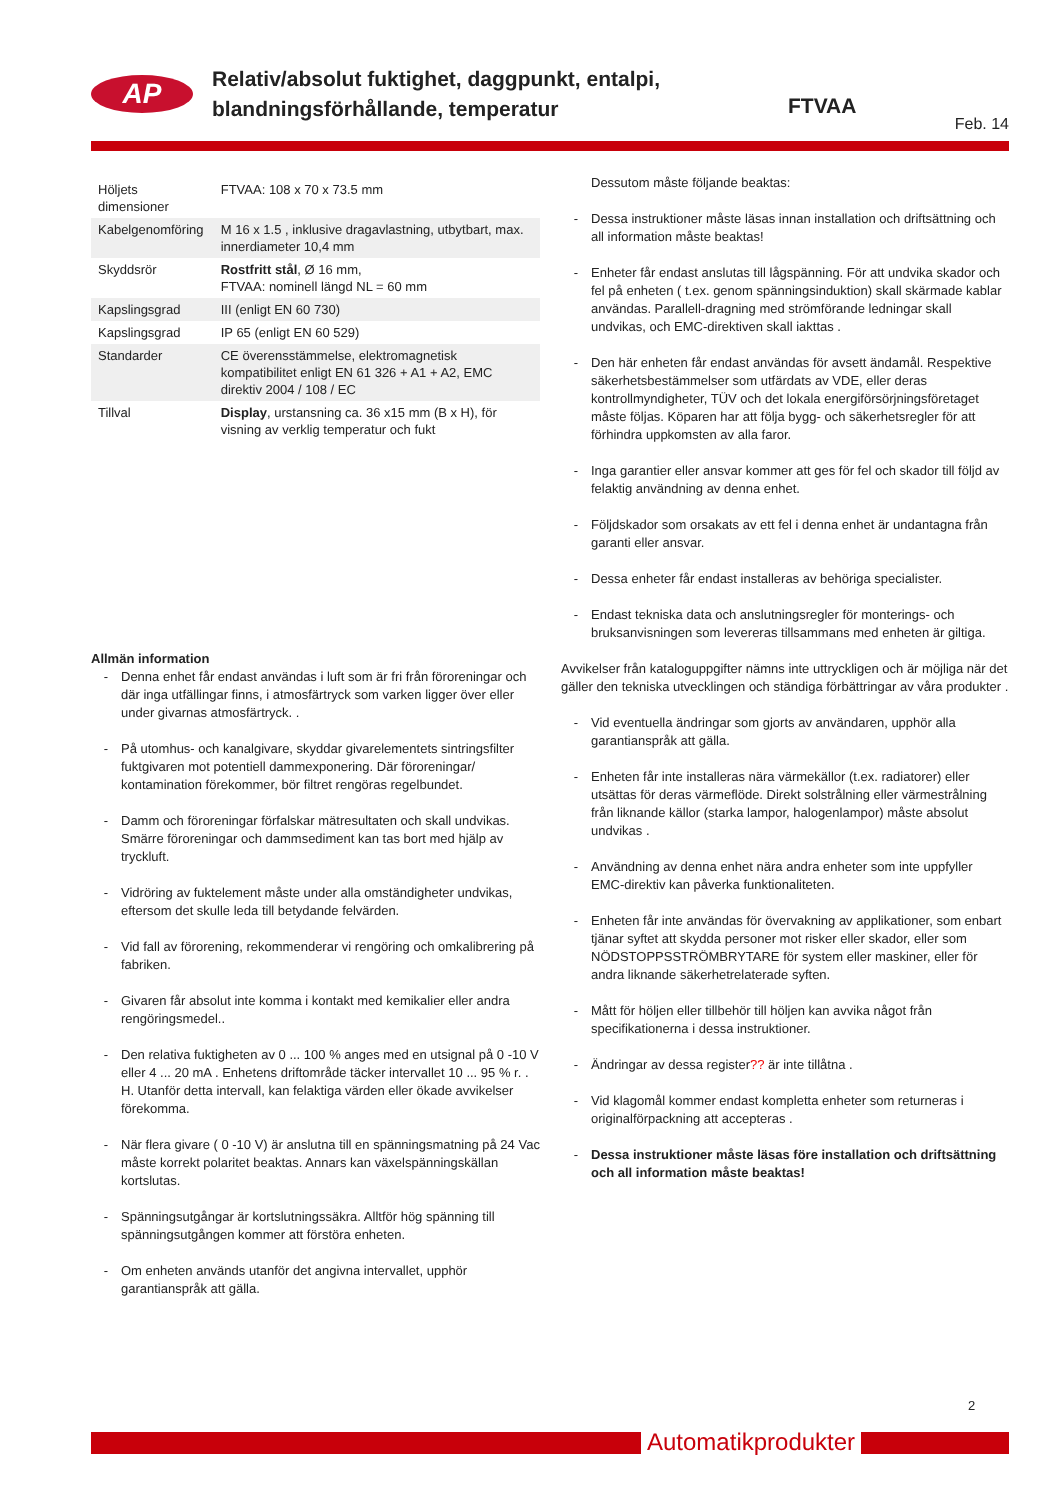AP
Relativ/absolut fuktighet, daggpunkt, entalpi,
blandningsförhållande, temperatur
FTVAA
Feb. 14
| Höljets dimensioner | FTVAA: 108 x 70 x 73.5 mm |
| Kabelgenomföring | M 16 x 1.5 , inklusive dragavlastning, utbytbart, max. innerdiameter 10,4 mm |
| Skyddsrör | Rostfritt stål , Ø 16 mm, FTVAA: nominell längd NL = 60 mm |
| Kapslingsgrad | III (enligt EN 60 730) |
| Kapslingsgrad | IP 65 (enligt EN 60 529) |
| Standarder | CE överensstämmelse, elektromagnetisk kompatibilitet enligt EN 61 326 + A1 + A2, EMC direktiv 2004 / 108 / EC |
| Tillval | Display , urstansning ca. 36 x15 mm (B x H), för visning av verklig temperatur och fukt |
Allmän information
- Denna enhet får endast användas i luft som är fri från föroreningar och där inga utfällingar finns, i atmosfärtryck som varken ligger över eller under givarnas atmosfärtryck. .
- På utomhus- och kanalgivare, skyddar givarelementets sintringsfilter fuktgivaren mot potentiell dammexponering. Där föroreningar/ kontamination förekommer, bör filtret rengöras regelbundet.
- Damm och föroreningar förfalskar mätresultaten och skall undvikas. Smärre föroreningar och dammsediment kan tas bort med hjälp av tryckluft.
- Vidröring av fuktelement måste under alla omständigheter undvikas, eftersom det skulle leda till betydande felvärden.
- Vid fall av förorening, rekommenderar vi rengöring och omkalibrering på fabriken.
- Givaren får absolut inte komma i kontakt med kemikalier eller andra rengöringsmedel..
- Den relativa fuktigheten av 0 ... 100 % anges med en utsignal på 0 -10 V eller 4 ... 20 mA . Enhetens driftområde täcker intervallet 10 ... 95 % r. . H. Utanför detta intervall, kan felaktiga värden eller ökade avvikelser förekomma.
- När flera givare ( 0 -10 V) är anslutna till en spänningsmatning på 24 Vac måste korrekt polaritet beaktas. Annars kan växelspänningskällan kortslutas.
- Spänningsutgångar är kortslutningssäkra. Alltför hög spänning till spänningsutgången kommer att förstöra enheten.
- Om enheten används utanför det angivna intervallet, upphör garantianspråk att gälla.
Dessutom måste följande beaktas:
- Dessa instruktioner måste läsas innan installation och driftsättning och all information måste beaktas!
- Enheter får endast anslutas till lågspänning. För att undvika skador och fel på enheten ( t.ex. genom spänningsinduktion) skall skärmade kablar användas. Parallell-dragning med strömförande ledningar skall undvikas, och EMC-direktiven skall iakttas .
- Den här enheten får endast användas för avsett ändamål. Respektive säkerhetsbestämmelser som utfärdats av VDE, eller deras kontrollmyndigheter, TÜV och det lokala energiförsörjningsföretaget måste följas. Köparen har att följa bygg- och säkerhetsregler för att förhindra uppkomsten av alla faror.
- Inga garantier eller ansvar kommer att ges för fel och skador till följd av felaktig användning av denna enhet.
- Följdskador som orsakats av ett fel i denna enhet är undantagna från garanti eller ansvar.
- Dessa enheter får endast installeras av behöriga specialister.
- Endast tekniska data och anslutningsregler för monterings- och bruksanvisningen som levereras tillsammans med enheten är giltiga.
Avvikelser från kataloguppgifter nämns inte uttryckligen och är möjliga när det gäller den tekniska utvecklingen och ständiga förbättringar av våra produkter .
- Vid eventuella ändringar som gjorts av användaren, upphör alla garantianspråk att gälla.
- Enheten får inte installeras nära värmekällor (t.ex. radiatorer) eller utsättas för deras värmeflöde. Direkt solstrålning eller värmestrålning från liknande källor (starka lampor, halogenlampor) måste absolut undvikas .
- Användning av denna enhet nära andra enheter som inte uppfyller EMC-direktiv kan påverka funktionaliteten.
- Enheten får inte användas för övervakning av applikationer, som enbart tjänar syftet att skydda personer mot risker eller skador, eller som NÖDSTOPPSSTRÖMBRYTARE för system eller maskiner, eller för andra liknande säkerhetrelaterade syften.
- Mått för höljen eller tillbehör till höljen kan avvika något från specifikationerna i dessa instruktioner.
- Ändringar av dessa register?? är inte tillåtna .
- Vid klagomål kommer endast kompletta enheter som returneras i originalförpackning att accepteras .
- Dessa instruktioner måste läsas före installation och driftsättning och all information måste beaktas!
2
Automatikprodukter